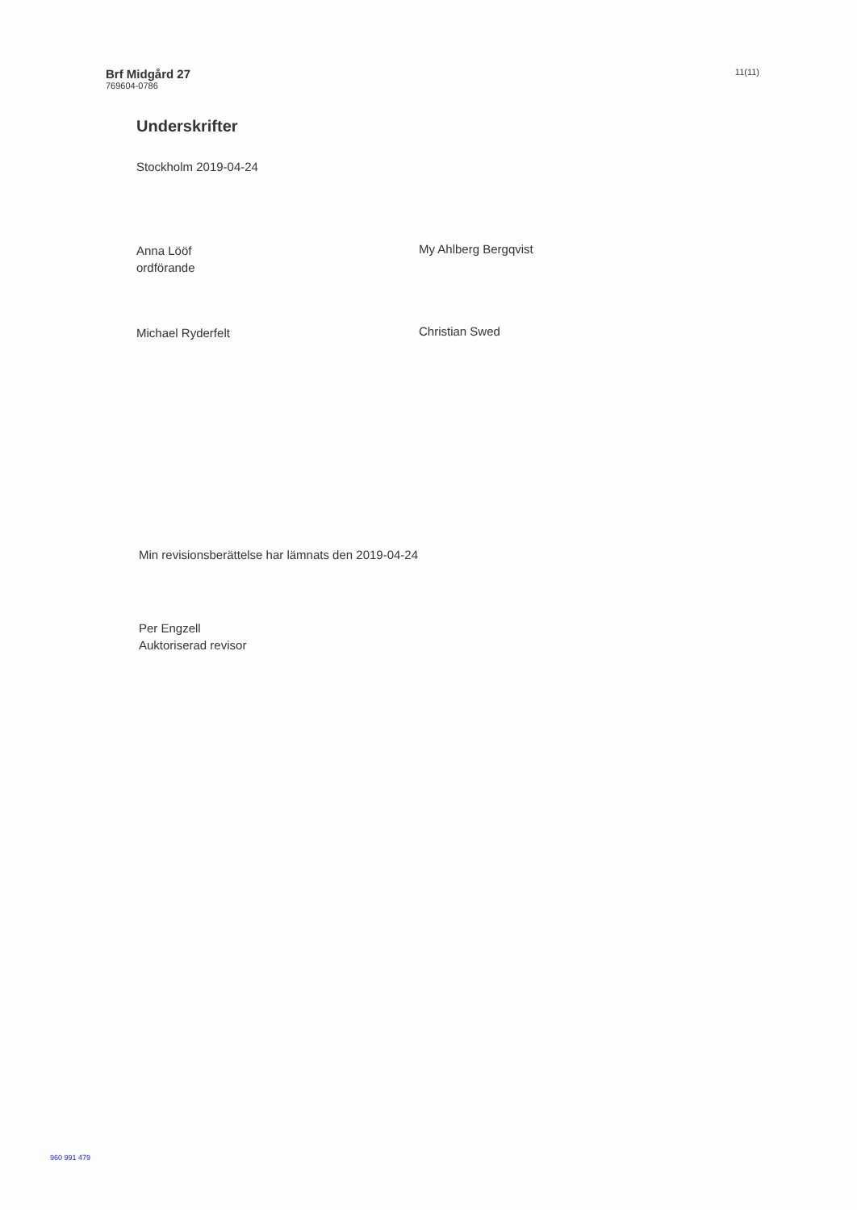Brf Midgård 27
769604-0786
11(11)
Underskrifter
Stockholm 2019-04-24
Anna Lööf
ordförande
Michael Ryderfelt
My Ahlberg Bergqvist
Christian Swed
Min revisionsberättelse har lämnats den 2019-04-24
Per Engzell
Auktoriserad revisor
960 991 479